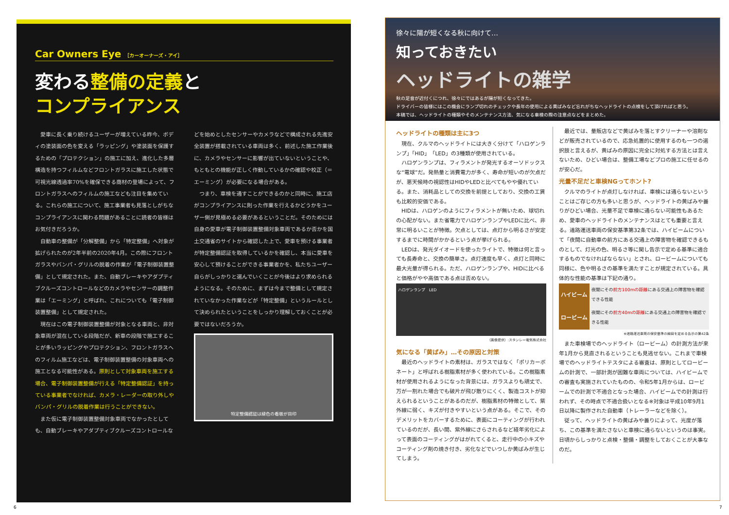Car Owners Eye ［カーオーナーズ・アイ］
変わる整備の定義と
コンプライアンス
愛車に長く乗り続けるユーザーが増えている昨今、ボディの塗装面の色を変える「ラッピング」や塗装面を保護するための「プロテクション」の施工に加え、進化した多層構造を持つフィルムなどフロントガラスに施工した状態で可視光線透過率70%を確保できる商材の登場によって、フロントガラスへのフィルムの施工なども注目を集めている。これらの施工について、施工事業者も見落としがちなコンプライアンスに関わる問題があることに読者の皆様はお気付きだろうか。
自動車の整備が「分解整備」から「特定整備」へ対象が拡げられたのが2年半前の2020年4月。この際にフロントガラスやバンパ・グリルの脱着の作業が「電子制御装置整備」として規定された。また、自動ブレーキやアダプティブクルーズコントロールなどのカメラやセンサーの調整作業は「エーミング」と呼ばれ、これについても「電子制御装置整備」として規定された。
現在はこの電子制御装置整備が対象となる車両と、非対象車両が混在している段階だが、新車の段階で施工することが多いラッピングやプロテクション、フロントガラスへのフィルム施工などは、電子制御装置整備の対象車両への施工となる可能性がある。原則として対象車両を施工する場合、電子制御装置整備が行える「特定整備認証」を持っている事業者でなければ、カメラ・レーダーの取り外しやバンパ・グリルの脱着作業は行うことができない。
また仮に電子制御装置整備対象車両でなかったとしても、自動ブレーキやアダプティブクルーズコントロールなどを始めとしたセンサーやカメラなどで構成される先進安全装置が搭載されている車両は多く、前述した施工作業後に、カメラやセンサーに影響が出ていないということや、もともとの機能が正しく作動しているかの確認や校正（＝エーミング）が必要になる場合がある。
つまり、車検を通すことができるのかと同時に、施工店がコンプライアンスに則った作業を行えるかどうかをユーザー側が見極める必要があるということだ。そのためには自身の愛車が電子制御装置整備対象車両であるか否かを国土交通省のサイトから確認した上で、愛車を預ける事業者が特定整備認証を取得しているかを確認し、本当に愛車を安心して預けることができる事業者かを、私たちユーザー自らがしっかりと選んでいくことが今後はより求められるようになる。そのために、まずは今まで整備として規定されていなかった作業などが「特定整備」というルールとして決められたということをしっかり理解しておくことが必要ではないだろうか。
特定整備認証は緑色の看板が目印
6
徐々に陽が短くなる秋に向けて…
知っておきたい
ヘッドライトの雑学
秋の足音が近付くにつれ、徐々にではあるが陽が短くなってきた。
ドライバーの皆様にはこの機会にランプ切れのチェックや長年の使用による黄ばみなど忘れがちなヘッドライトの点検をして頂ければと思う。
本稿では、ヘッドライトの種類やそのメンテナンス方法、気になる車検の際の注意点などをまとめた。
ヘッドライトの種類は主に3つ
現在、クルマのヘッドライトには大きく分けて「ハロゲンランプ」「HID」「LED」の3種類が使用されている。
ハロゲンランプは、フィラメントが発光するオーソドックスな“電球”だ。発熱量と消費電力が多く、寿命が短いのが欠点だが、悪天候時の視認性はHIDやLEDと比べてもやや優れている。また、消耗品としての交換を前提としており、交換の工賃も比較的安価である。
HIDは、ハロゲンのようにフィラメントが無いため、球切れの心配がない。また省電力でハロゲンランプやLEDに比べ、非常に明るいことが特徴。欠点としては、点灯から明るさが安定するまでに時間がかかるという点が挙げられる。
LEDは、発光ダイオードを使ったライトで、特徴は何と言っても長寿命と、交換の簡単さ。点灯速度も早く、点灯と同時に最大光量が得られる。ただ、ハロゲンランプや、HIDに比べると価格がやや高価である点は否めない。
ハロゲンランプ　LED
（画像提供）:スタンレー電気株式会社
気になる「黄ばみ」…その原因と対策
最近のヘッドライトの素材は、ガラスではなく「ポリカーボネート」と呼ばれる樹脂素材が多く使われている。この樹脂素材が使用されるようになった背景には、ガラスよりも頑丈で、万が一割れた場合でも破片が飛び散りにくく、製造コストが抑えられるということがあるのだが、樹脂素材の特徴として、紫外線に弱く、キズが付きやすいという点がある。そこで、そのデメリットをカバーするために、表面にコーティングが行われているのだが、長い間、紫外線にさらされるなど経年劣化によって表面のコーティングがはがれてくると、走行中の小キズやコーティング剤の焼き付き、劣化などでいつしか黄ばみが生じてしまう。
最近では、量販店などで黄ばみを落とすクリーナーや溶剤などが販売されているので、応急処置的に使用するのも一つの選択肢と言えるが、黄ばみの原因に完全に対処する方法とは言えないため、ひどい場合は、整備工場などプロの施工に任せるのが安心だ。
光量不足だと車検NGってホント?
クルマのライトが点灯しなければ、車検には通らないということはご存じの方も多いと思うが、ヘッドライトの黄ばみや曇りがひどい場合、光量不足で車検に通らない可能性もあるため、愛車のヘッドライトのメンテナンスはとても重要と言える。道路運送車両の保安基準第32条では、ハイビームについて「夜間に自動車の前方にある交通上の障害物を確認できるものとして、灯光の色、明るさ等に関し告示で定める基準に適合するものでなければならない」とされ、ロービームについても同様に、色や明るさの基準を満たすことが規定されている。具体的な性能の基準は下記の通り。
| ハイビーム | 夜間にその 前方100mの距離 にある交通上の障害物を確認できる性能 |
| ロービーム | 夜間にその 前方40mの距離 にある交通上の障害物を確認できる性能 |
※道路運送車両の保安基準の細目を定める告示の第42条
また車検場でのヘッドライト（ロービーム）の計測方法が来年1月から見直されるということも見逃せない。これまで車検場でのヘッドライトテスタによる審査は、原則としてロービームの計測で、一部計測が困難な車両については、ハイビームでの審査も実施されていたものの、令和5年1月からは、ロービームでの計測で不適合となった場合、ハイビームでの計測は行われず、その時点で不適合扱いとなる※対象は平成10年9月1日以降に製作された自動車（トレーラーなどを除く）。
従って、ヘッドライトの黄ばみや曇りによって、光度が落ち、この基準を満たさないと車検に通らないというのは事実。日頃からしっかりと点検・整備・調整をしておくことが大事なのだ。
7